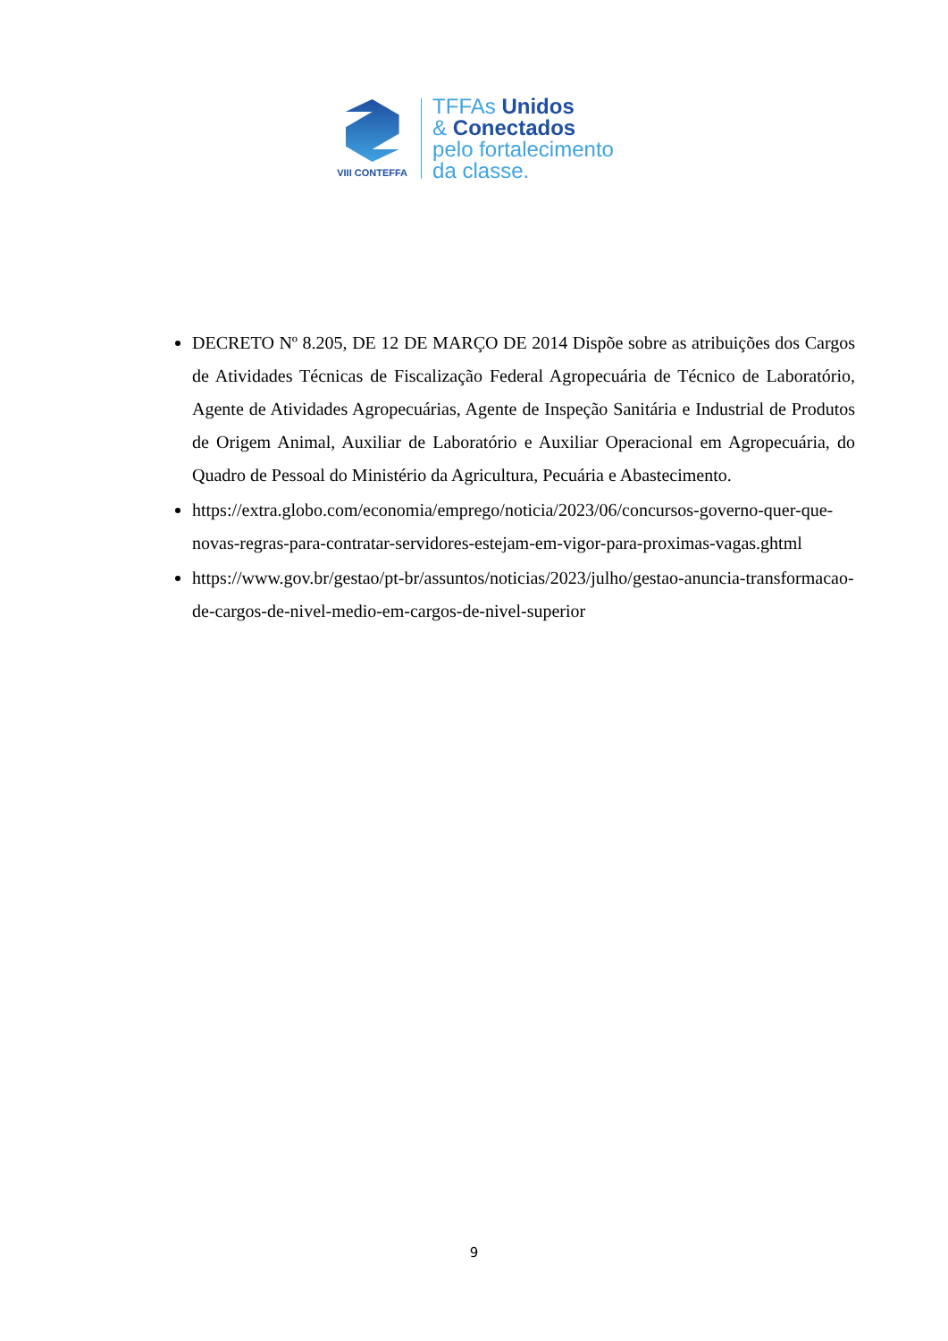VIII CONTEFFA
TFFAs Unidos
& Conectados
pelo fortalecimento
da classe.
DECRETO Nº 8.205, DE 12 DE MARÇO DE 2014 Dispõe sobre as atribuições dos Cargos de Atividades Técnicas de Fiscalização Federal Agropecuária de Técnico de Laboratório, Agente de Atividades Agropecuárias, Agente de Inspeção Sanitária e Industrial de Produtos de Origem Animal, Auxiliar de Laboratório e Auxiliar Operacional em Agropecuária, do Quadro de Pessoal do Ministério da Agricultura, Pecuária e Abastecimento.
https://extra.globo.com/economia/emprego/noticia/2023/06/concursos-governo-quer-que-novas-regras-para-contratar-servidores-estejam-em-vigor-para-proximas-vagas.ghtml
https://www.gov.br/gestao/pt-br/assuntos/noticias/2023/julho/gestao-anuncia-transformacao-de-cargos-de-nivel-medio-em-cargos-de-nivel-superior
9